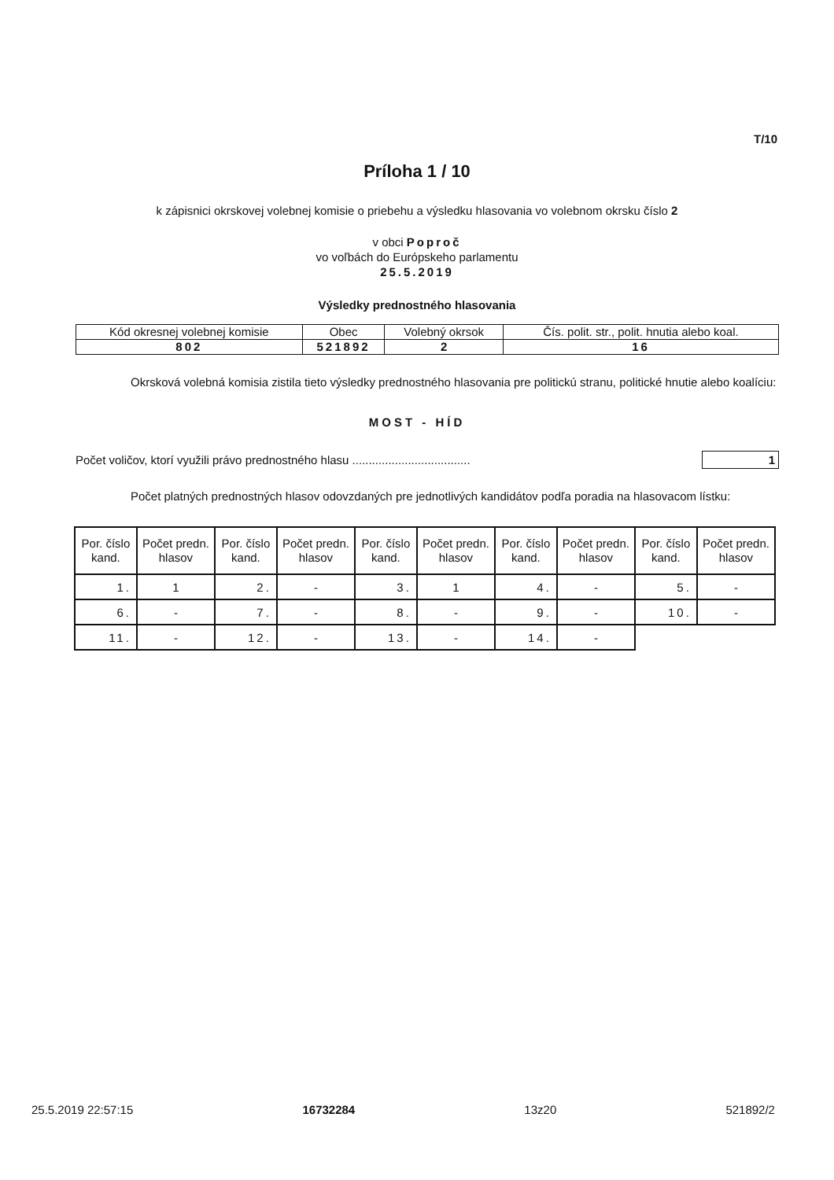T/10
Príloha 1 / 10
k zápisnici okrskovej volebnej komisie o priebehu a výsledku hlasovania vo volebnom okrsku číslo 2
v obci Poproč
vo voľbách do Európskeho parlamentu
25.5.2019
Výsledky prednostného hlasovania
| Kód okresnej volebnej komisie | Obec | Volebný okrsok | Čís. polit. str., polit. hnutia alebo koal. |
| 802 | 521892 | 2 | 16 |
Okrsková volebná komisia zistila tieto výsledky prednostného hlasovania pre politickú stranu, politické hnutie alebo koalíciu:
MOST - HÍD
Počet voličov, ktorí využili právo prednostného hlasu .................................... 1
Počet platných prednostných hlasov odovzdaných pre jednotlivých kandidátov podľa poradia na hlasovacom lístku:
| Por. číslo kand. | Počet predn. hlasov | Por. číslo kand. | Počet predn. hlasov | Por. číslo kand. | Počet predn. hlasov | Por. číslo kand. | Počet predn. hlasov | Por. číslo kand. | Počet predn. hlasov |
| --- | --- | --- | --- | --- | --- | --- | --- | --- | --- |
| 1. | 1 | 2. | - | 3. | 1 | 4. | - | 5. | - |
| 6. | - | 7. | - | 8. | - | 9. | - | 10. | - |
| 11. | - | 12. | - | 13. | - | 14. | - | | |
25.5.2019 22:57:15 16732284 13z20 521892/2